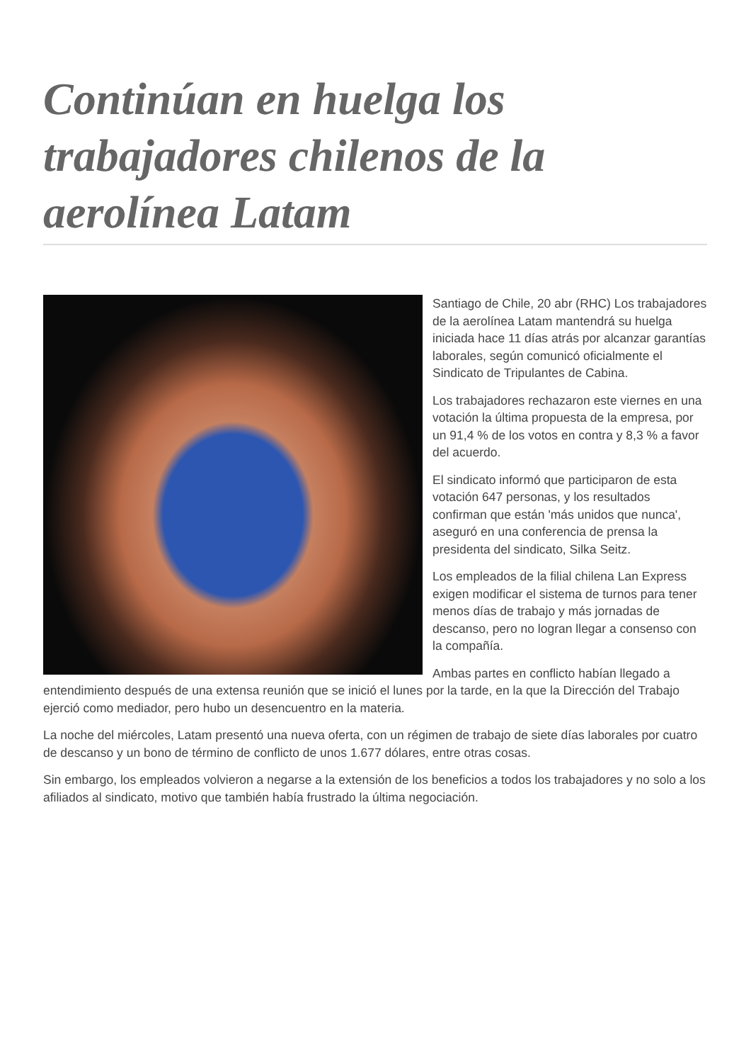Continúan en huelga los trabajadores chilenos de la aerolínea Latam
Santiago de Chile, 20 abr (RHC) Los trabajadores de la aerolínea Latam mantendrá su huelga iniciada hace 11 días atrás por alcanzar garantías laborales, según comunicó oficialmente el Sindicato de Tripulantes de Cabina.
Los trabajadores rechazaron este viernes en una votación la última propuesta de la empresa, por un 91,4 % de los votos en contra y 8,3 % a favor del acuerdo.
El sindicato informó que participaron de esta votación 647 personas, y los resultados confirman que están 'más unidos que nunca', aseguró en una conferencia de prensa la presidenta del sindicato, Silka Seitz.
Los empleados de la filial chilena Lan Express exigen modificar el sistema de turnos para tener menos días de trabajo y más jornadas de descanso, pero no logran llegar a consenso con la compañía.
Ambas partes en conflicto habían llegado a entendimiento después de una extensa reunión que se inició el lunes por la tarde, en la que la Dirección del Trabajo ejerció como mediador, pero hubo un desencuentro en la materia.
La noche del miércoles, Latam presentó una nueva oferta, con un régimen de trabajo de siete días laborales por cuatro de descanso y un bono de término de conflicto de unos 1.677 dólares, entre otras cosas.
Sin embargo, los empleados volvieron a negarse a la extensión de los beneficios a todos los trabajadores y no solo a los afiliados al sindicato, motivo que también había frustrado la última negociación.